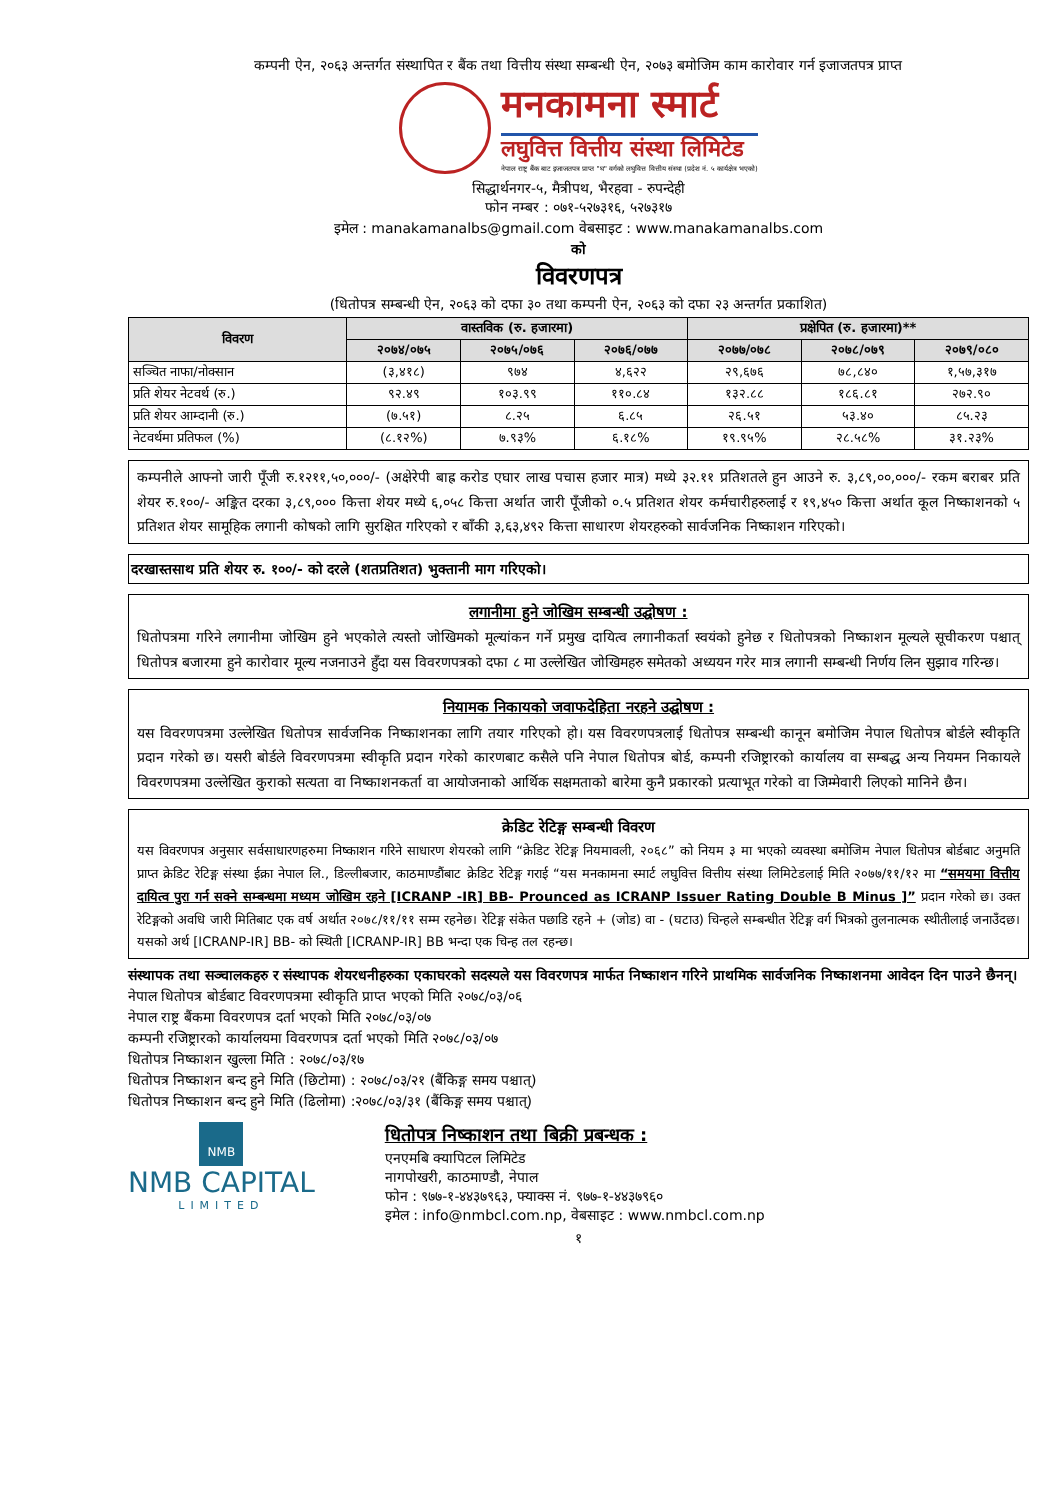कम्पनी ऐन, २०६३ अन्तर्गत संस्थापित र बैंक तथा वित्तीय संस्था सम्बन्धी ऐन, २०७३ बमोजिम काम कारोवार गर्न इजाजतपत्र प्राप्त
मनकामना स्मार्ट
लघुवित्त वित्तीय संस्था लिमिटेड
नेपाल राष्ट्र बैंक बाट इजाजतपत्र प्राप्त "घ" वर्गको लघुवित्त वित्तीय संस्था (प्रदेश नं. ५ कार्यक्षेत्र भएको)
सिद्धार्थनगर-५, मैत्रीपथ, भैरहवा - रुपन्देही
फोन नम्बर : ०७१-५२७३१६, ५२७३१७
इमेल : manakamanalbs@gmail.com वेबसाइट : www.manakamanalbs.com
को
विवरणपत्र
(धितोपत्र सम्बन्धी ऐन, २०६३ को दफा ३० तथा कम्पनी ऐन, २०६३ को दफा २३ अन्तर्गत प्रकाशित)
| विवरण | वास्तविक (रु. हजारमा) | | | प्रक्षेपित (रु. हजारमा)** | | |
| --- | --- | --- | --- | --- | --- | --- |
| | २०७४/०७५ | २०७५/०७६ | २०७६/०७७ | २०७७/०७८ | २०७८/०७९ | २०७९/०८० |
| सञ्चित नाफा/नोक्सान | (३,४१८) | ९७४ | ४,६२२ | २९,६७६ | ७८,८४० | १,५७,३१७ |
| प्रति शेयर नेटवर्थ (रु.) | ९२.४९ | १०३.९९ | ११०.८४ | १३२.८८ | १८६.८१ | २७२.९० |
| प्रति शेयर आम्दानी (रु.) | (७.५१) | ८.२५ | ६.८५ | २६.५१ | ५३.४० | ८५.२३ |
| नेटवर्थमा प्रतिफल (%) | (८.१२%) | ७.९३% | ६.१८% | १९.९५% | २८.५८% | ३१.२३% |
कम्पनीले आफ्नो जारी पूँजी रु.१२११,५०,०००/- (अक्षेरेपी बाह्र करोड एघार लाख पचास हजार मात्र) मध्ये ३२.११ प्रतिशतले हुन आउने रु. ३,८९,००,०००/- रकम बराबर प्रति शेयर रु.१००/- अङ्कित दरका ३,८९,००० कित्ता शेयर मध्ये ६,०५८ कित्ता अर्थात जारी पूँजीको ०.५ प्रतिशत शेयर कर्मचारीहरुलाई र १९,४५० कित्ता अर्थात कूल निष्काशनको ५ प्रतिशत शेयर सामूहिक लगानी कोषको लागि सुरक्षित गरिएको र बाँकी ३,६३,४९२ कित्ता साधारण शेयरहरुको सार्वजनिक निष्काशन गरिएको।
दरखास्तसाथ प्रति शेयर रु. १००/- को दरले (शतप्रतिशत) भुक्तानी माग गरिएको।
लगानीमा हुने जोखिम सम्बन्धी उद्घोषण :
धितोपत्रमा गरिने लगानीमा जोखिम हुने भएकोले त्यस्तो जोखिमको मूल्यांकन गर्ने प्रमुख दायित्व लगानीकर्ता स्वयंको हुनेछ र धितोपत्रको निष्काशन मूल्यले सूचीकरण पश्चात् धितोपत्र बजारमा हुने कारोवार मूल्य नजनाउने हुँदा यस विवरणपत्रको दफा ८ मा उल्लेखित जोखिमहरु समेतको अध्ययन गरेर मात्र लगानी सम्बन्धी निर्णय लिन सुझाव गरिन्छ।
नियामक निकायको जवाफदेहिता नरहने उद्घोषण :
यस विवरणपत्रमा उल्लेखित धितोपत्र सार्वजनिक निष्काशनका लागि तयार गरिएको हो। यस विवरणपत्रलाई धितोपत्र सम्बन्धी कानून बमोजिम नेपाल धितोपत्र बोर्डले स्वीकृति प्रदान गरेको छ। यसरी बोर्डले विवरणपत्रमा स्वीकृति प्रदान गरेको कारणबाट कसैले पनि नेपाल धितोपत्र बोर्ड, कम्पनी रजिष्ट्रारको कार्यालय वा सम्बद्ध अन्य नियमन निकायले विवरणपत्रमा उल्लेखित कुराको सत्यता वा निष्काशनकर्ता वा आयोजनाको आर्थिक सक्षमताको बारेमा कुनै प्रकारको प्रत्याभूत गरेको वा जिम्मेवारी लिएको मानिने छैन।
क्रेडिट रेटिङ्ग सम्बन्धी विवरण
यस विवरणपत्र अनुसार सर्वसाधारणहरुमा निष्काशन गरिने साधारण शेयरको लागि “क्रेडिट रेटिङ्ग नियमावली, २०६८” को नियम ३ मा भएको व्यवस्था बमोजिम नेपाल धितोपत्र बोर्डबाट अनुमति प्राप्त क्रेडिट रेटिङ्ग संस्था ईक्रा नेपाल लि., डिल्लीबजार, काठमाण्डौंबाट क्रेडिट रेटिङ्ग गराई “यस मनकामना स्मार्ट लघुवित्त वित्तीय संस्था लिमिटेडलाई मिति २०७७/११/१२ मा “समयमा वित्तीय दायित्व पुरा गर्न सक्ने सम्बन्धमा मध्यम जोखिम रहने [ICRANP -IR] BB- Prounced as ICRANP Issuer Rating Double B Minus ]” प्रदान गरेको छ। उक्त रेटिङ्गको अवधि जारी मितिबाट एक वर्ष अर्थात २०७८/११/११ सम्म रहनेछ। रेटिङ्ग संकेत पछाडि रहने + (जोड) वा - (घटाउ) चिन्हले सम्बन्धीत रेटिङ्ग वर्ग भित्रको तुलनात्मक स्थीतीलाई जनाउँदछ। यसको अर्थ [ICRANP-IR] BB- को स्थिती [ICRANP-IR] BB भन्दा एक चिन्ह तल रहन्छ।
संस्थापक तथा सञ्चालकहरु र संस्थापक शेयरधनीहरुका एकाघरको सदस्यले यस विवरणपत्र मार्फत निष्काशन गरिने प्राथमिक सार्वजनिक निष्काशनमा आवेदन दिन पाउने छैनन्।
नेपाल धितोपत्र बोर्डबाट विवरणपत्रमा स्वीकृति प्राप्त भएको मिति २०७८/०३/०६
नेपाल राष्ट्र बैंकमा विवरणपत्र दर्ता भएको मिति २०७८/०३/०७
कम्पनी रजिष्ट्रारको कार्यालयमा विवरणपत्र दर्ता भएको मिति २०७८/०३/०७
धितोपत्र निष्काशन खुल्ला मिति : २०७८/०३/१७
धितोपत्र निष्काशन बन्द हुने मिति (छिटोमा) : २०७८/०३/२१ (बैंकिङ्ग समय पश्चात्)
धितोपत्र निष्काशन बन्द हुने मिति (ढिलोमा) :२०७८/०३/३१ (बैंकिङ्ग समय पश्चात्)
NMB
NMB CAPITAL
LIMITED
धितोपत्र निष्काशन तथा बिक्री प्रबन्धक :
एनएमबि क्यापिटल लिमिटेड
नागपोखरी, काठमाण्डौ, नेपाल
फोन : ९७७-१-४४३७९६३, फ्याक्स नं. ९७७-१-४४३७९६०
इमेल : info@nmbcl.com.np, वेबसाइट : www.nmbcl.com.np
१